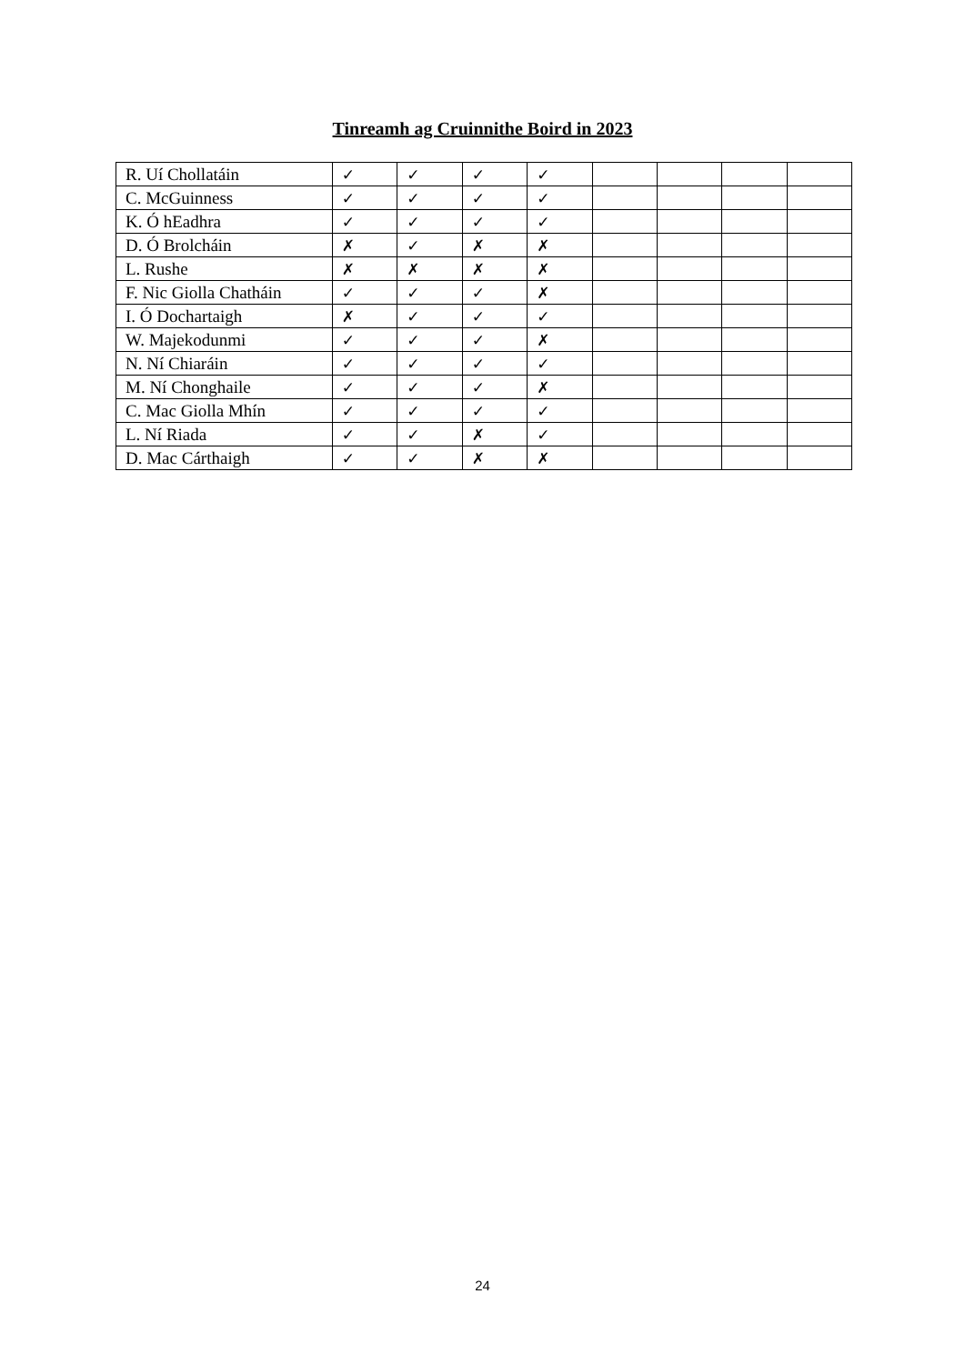Tinreamh ag Cruinnithe Boird in 2023
| R. Uí Chollatáin | ✓ | ✓ | ✓ | ✓ | | | | |
| C. McGuinness | ✓ | ✓ | ✓ | ✓ | | | | |
| K. Ó hEadhra | ✓ | ✓ | ✓ | ✓ | | | | |
| D. Ó Brolcháin | ✗ | ✓ | ✗ | ✗ | | | | |
| L. Rushe | ✗ | ✗ | ✗ | ✗ | | | | |
| F. Nic Giolla Chatháin | ✓ | ✓ | ✓ | ✗ | | | | |
| I. Ó Dochartaigh | ✗ | ✓ | ✓ | ✓ | | | | |
| W. Majekodunmi | ✓ | ✓ | ✓ | ✗ | | | | |
| N. Ní Chiaráin | ✓ | ✓ | ✓ | ✓ | | | | |
| M. Ní Chonghaile | ✓ | ✓ | ✓ | ✗ | | | | |
| C. Mac Giolla Mhín | ✓ | ✓ | ✓ | ✓ | | | | |
| L. Ní Riada | ✓ | ✓ | ✗ | ✓ | | | | |
| D. Mac Cárthaigh | ✓ | ✓ | ✗ | ✗ | | | | |
24